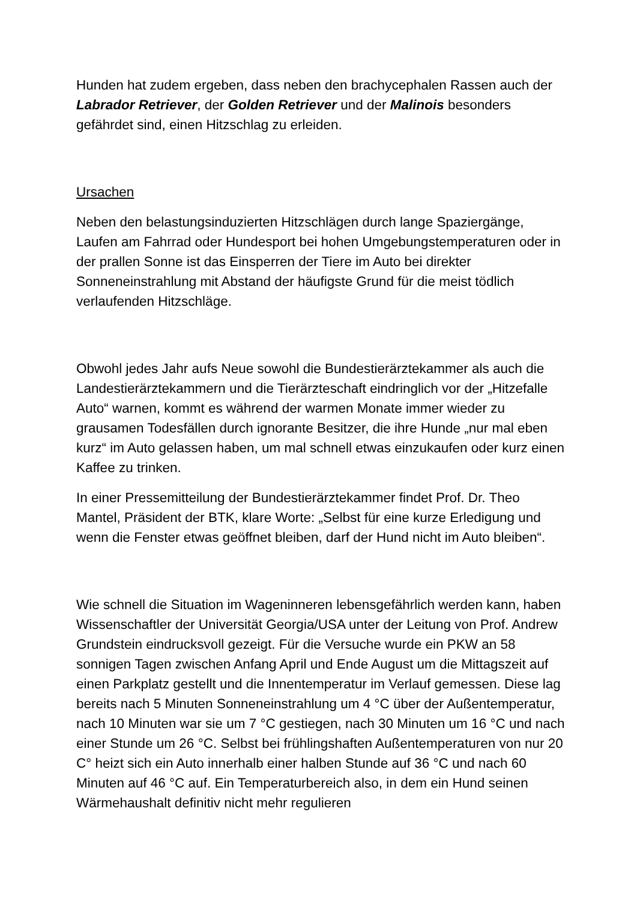Hunden hat zudem ergeben, dass neben den brachycephalen Rassen auch der Labrador Retriever, der Golden Retriever und der Malinois besonders gefährdet sind, einen Hitzschlag zu erleiden.
Ursachen
Neben den belastungsinduzierten Hitzschlägen durch lange Spaziergänge, Laufen am Fahrrad oder Hundesport bei hohen Umgebungstemperaturen oder in der prallen Sonne ist das Einsperren der Tiere im Auto bei direkter Sonneneinstrahlung mit Abstand der häufigste Grund für die meist tödlich verlaufenden Hitzschläge.
Obwohl jedes Jahr aufs Neue sowohl die Bundestierärztekammer als auch die Landestierärztekammern und die Tierärzteschaft eindringlich vor der „Hitzefalle Auto“ warnen, kommt es während der warmen Monate immer wieder zu grausamen Todesfällen durch ignorante Besitzer, die ihre Hunde „nur mal eben kurz“ im Auto gelassen haben, um mal schnell etwas einzukaufen oder kurz einen Kaffee zu trinken.
In einer Pressemitteilung der Bundestierärztekammer findet Prof. Dr. Theo Mantel, Präsident der BTK, klare Worte: „Selbst für eine kurze Erledigung und wenn die Fenster etwas geöffnet bleiben, darf der Hund nicht im Auto bleiben“.
Wie schnell die Situation im Wageninneren lebensgefährlich werden kann, haben Wissenschaftler der Universität Georgia/USA unter der Leitung von Prof. Andrew Grundstein eindrucksvoll gezeigt. Für die Versuche wurde ein PKW an 58 sonnigen Tagen zwischen Anfang April und Ende August um die Mittagszeit auf einen Parkplatz gestellt und die Innentemperatur im Verlauf gemessen. Diese lag bereits nach 5 Minuten Sonneneinstrahlung um 4 °C über der Außentemperatur, nach 10 Minuten war sie um 7 °C gestiegen, nach 30 Minuten um 16 °C und nach einer Stunde um 26 °C. Selbst bei frühlingshaften Außentemperaturen von nur 20 C° heizt sich ein Auto innerhalb einer halben Stunde auf 36 °C und nach 60 Minuten auf 46 °C auf. Ein Temperaturbereich also, in dem ein Hund seinen Wärmehaushalt definitiv nicht mehr regulieren